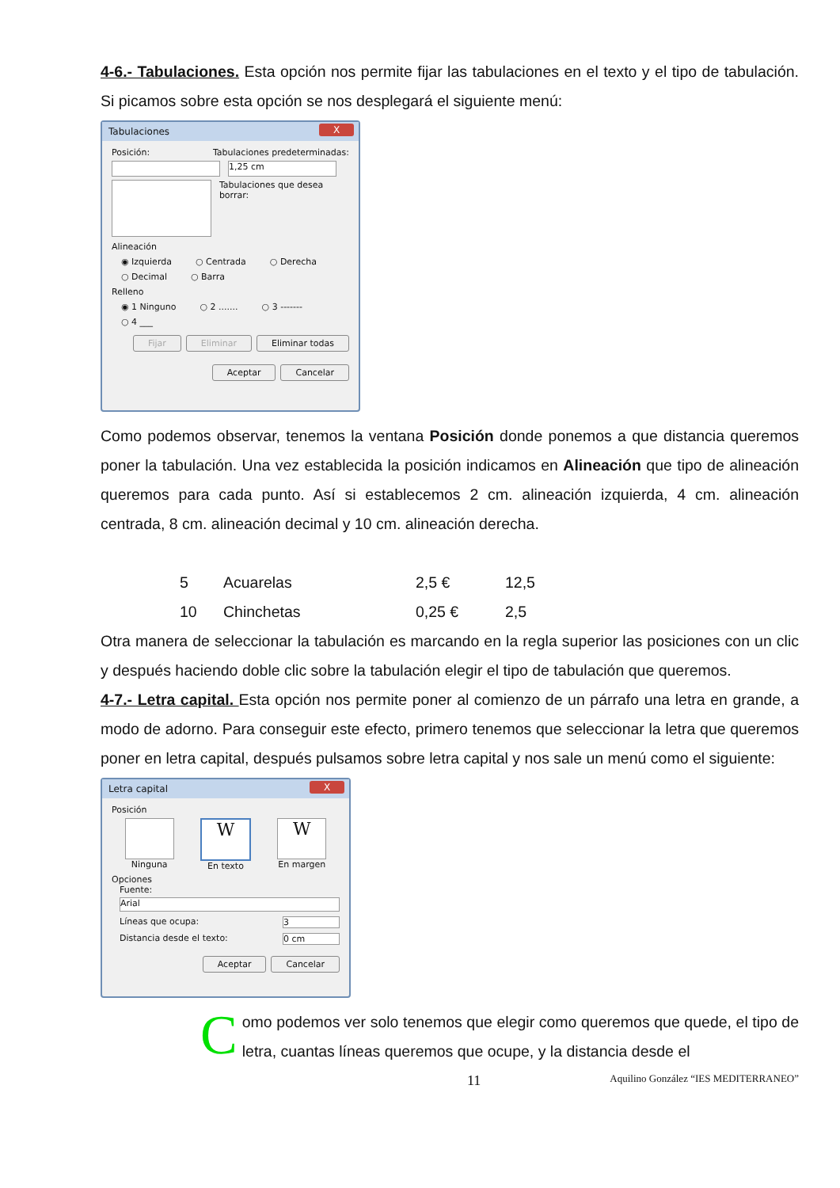4-6.- Tabulaciones. Esta opción nos permite fijar las tabulaciones en el texto y el tipo de tabulación. Si picamos sobre esta opción se nos desplegará el siguiente menú:
Tabulaciones X
Posición: Tabulaciones predeterminadas:
1,25 cm
Tabulaciones que desea borrar:
Alineación
◉ Izquierda ○ Centrada ○ Derecha
○ Decimal ○ Barra
Relleno
◉ 1 Ninguno ○ 2 ....... ○ 3 -------
○ 4 ___
Fijar Eliminar Eliminar todas
Aceptar Cancelar
Como podemos observar, tenemos la ventana Posición donde ponemos a que distancia queremos poner la tabulación. Una vez establecida la posición indicamos en Alineación que tipo de alineación queremos para cada punto. Así si establecemos 2 cm. alineación izquierda, 4 cm. alineación centrada, 8 cm. alineación decimal y 10 cm. alineación derecha.
| 5 | Acuarelas | 2,5 € | 12,5 |
| 10 | Chinchetas | 0,25 € | 2,5 |
Otra manera de seleccionar la tabulación es marcando en la regla superior las posiciones con un clic y después haciendo doble clic sobre la tabulación elegir el tipo de tabulación que queremos.
4-7.- Letra capital. Esta opción nos permite poner al comienzo de un párrafo una letra en grande, a modo de adorno. Para conseguir este efecto, primero tenemos que seleccionar la letra que queremos poner en letra capital, después pulsamos sobre letra capital y nos sale un menú como el siguiente:
Letra capital X
Posición
Ninguna
W
En texto
W
En margen
Opciones
Fuente:
Arial
Líneas que ocupa: 3
Distancia desde el texto: 0 cm
Aceptar Cancelar
C
omo podemos ver solo tenemos que elegir como queremos que quede, el tipo de letra, cuantas líneas queremos que ocupe, y la distancia desde el
11 Aquilino González “IES MEDITERRANEO”